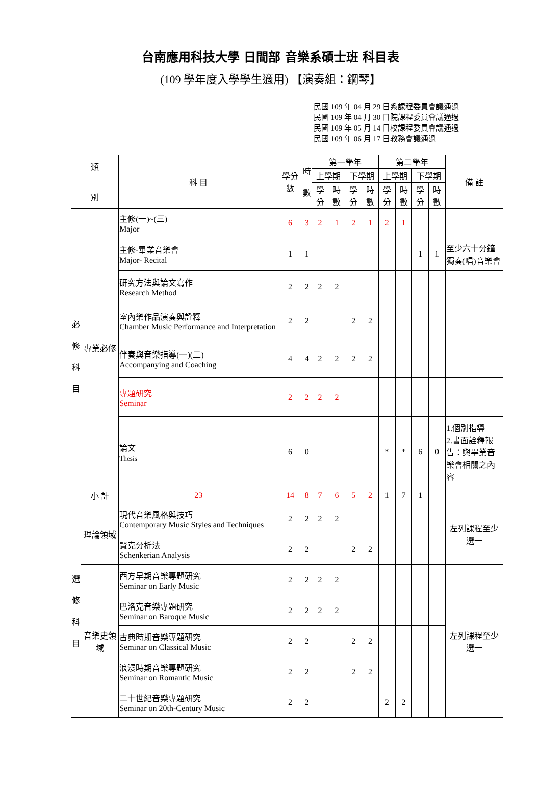台南應用科技大學 日間部 音樂系碩士班 科目表
(109 學年度入學學生適用) 【演奏組：鋼琴】
民國 109 年 04 月 29 日系課程委員會議通過
民國 109 年 04 月 30 日院課程委員會議通過
民國 109 年 05 月 14 日校課程委員會議通過
民國 109 年 06 月 17 日教務會議通過
| 類 別 | | 科 目 | 學分數 | 時 數 | 第一學年 | | | | 第二學年 | | | | 備 註 |
| --- | --- | --- | --- | --- | --- | --- | --- | --- | --- | --- | --- | --- | --- |
| | | | | | 上學期 | | 下學期 | | 上學期 | | 下學期 | | |
| | | | | | 學分 | 時數 | 學分 | 時數 | 學分 | 時數 | 學分 | 時數 | |
| 必 修 科 目 | 專業必修 | 主修(一)~(三) Major | 6 | 3 | 2 | 1 | 2 | 1 | 2 | 1 | | | |
| | | 主修-畢業音樂會 Major- Recital | 1 | 1 | | | | | | | 1 | 1 | 至少六十分鐘獨奏(唱)音樂會 |
| | | 研究方法與論文寫作 Research Method | 2 | 2 | 2 | 2 | | | | | | | |
| | | 室內樂作品演奏與詮釋 Chamber Music Performance and Interpretation | 2 | 2 | | | 2 | 2 | | | | | |
| | | 伴奏與音樂指導(一)(二) Accompanying and Coaching | 4 | 4 | 2 | 2 | 2 | 2 | | | | | |
| | | 專題研究 Seminar | 2 | 2 | 2 | 2 | | | | | | | |
| | | 論文 Thesis | 6 | 0 | | | | | * | * | 6 | 0 | 1.個別指導 2.書面詮釋報告：與畢業音樂會相關之內容 |
| | 小 計 | 23 | 14 | 8 | 7 | 6 | 5 | 2 | 1 | 7 | 1 | | |
| 選 修 科 目 | 理論領域 | 現代音樂風格與技巧 Contemporary Music Styles and Techniques | 2 | 2 | 2 | 2 | | | | | | | 左列課程至少選一 |
| | | 賢克分析法 Schenkerian Analysis | 2 | 2 | | | 2 | 2 | | | | | |
| | 音樂史領域 | 西方早期音樂專題研究 Seminar on Early Music | 2 | 2 | 2 | 2 | | | | | | | 左列課程至少選一 |
| | | 巴洛克音樂專題研究 Seminar on Baroque Music | 2 | 2 | 2 | 2 | | | | | | | |
| | | 古典時期音樂專題研究 Seminar on Classical Music | 2 | 2 | | | 2 | 2 | | | | | |
| | | 浪漫時期音樂專題研究 Seminar on Romantic Music | 2 | 2 | | | 2 | 2 | | | | | |
| | | 二十世紀音樂專題研究 Seminar on 20th-Century Music | 2 | 2 | | | | | 2 | 2 | | | |